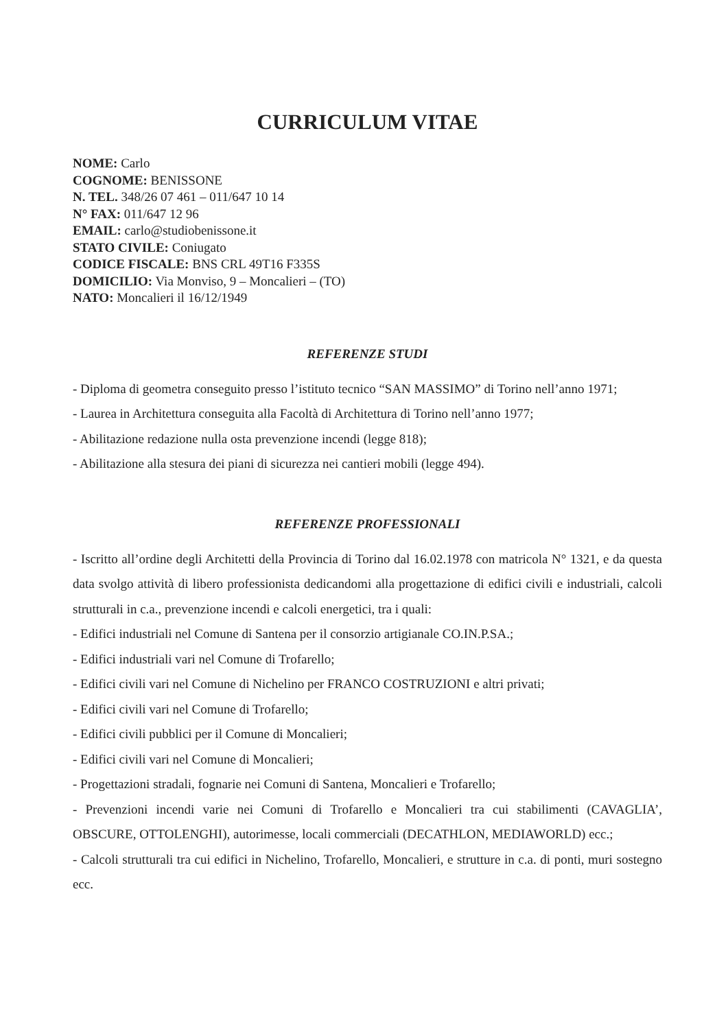CURRICULUM VITAE
NOME: Carlo
COGNOME: BENISSONE
N. TEL. 348/26 07 461 – 011/647 10 14
N° FAX: 011/647 12 96
EMAIL: carlo@studiobenissone.it
STATO CIVILE: Coniugato
CODICE FISCALE: BNS CRL 49T16 F335S
DOMICILIO: Via Monviso, 9 – Moncalieri – (TO)
NATO: Moncalieri il 16/12/1949
REFERENZE STUDI
- Diploma di geometra conseguito presso l’istituto tecnico “SAN MASSIMO” di Torino nell’anno 1971;
- Laurea in Architettura conseguita alla Facoltà di Architettura di Torino nell’anno 1977;
- Abilitazione redazione nulla osta prevenzione incendi (legge 818);
- Abilitazione alla stesura dei piani di sicurezza nei cantieri mobili (legge 494).
REFERENZE PROFESSIONALI
- Iscritto all’ordine degli Architetti della Provincia di Torino dal 16.02.1978 con matricola N° 1321, e da questa data svolgo attività di libero professionista dedicandomi alla progettazione di edifici civili e industriali, calcoli strutturali in c.a., prevenzione incendi e calcoli energetici, tra i quali:
- Edifici industriali nel Comune di Santena per il consorzio artigianale CO.IN.P.SA.;
- Edifici industriali vari nel Comune di Trofarello;
- Edifici civili vari nel Comune di Nichelino per FRANCO COSTRUZIONI e altri privati;
- Edifici civili vari nel Comune di Trofarello;
- Edifici civili pubblici per il Comune di Moncalieri;
- Edifici civili vari nel Comune di Moncalieri;
- Progettazioni stradali, fognarie nei Comuni di Santena, Moncalieri e Trofarello;
- Prevenzioni incendi varie nei Comuni di Trofarello e Moncalieri tra cui stabilimenti (CAVAGLIA’, OBSCURE, OTTOLENGHI), autorimesse, locali commerciali (DECATHLON, MEDIAWORLD) ecc.;
- Calcoli strutturali tra cui edifici in Nichelino, Trofarello, Moncalieri, e strutture in c.a. di ponti, muri sostegno ecc.